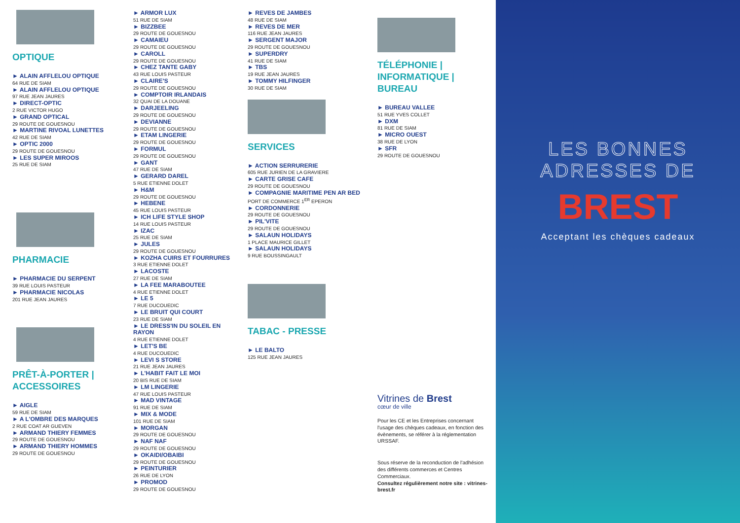OPTIQUE
► ALAIN AFFLELOU OPTIQUE
64 RUE DE SIAM
► ALAIN AFFLELOU OPTIQUE
97 RUE JEAN JAURES
► DIRECT-OPTIC
2 RUE VICTOR HUGO
► GRAND OPTICAL
29 ROUTE DE GOUESNOU
► MARTINE RIVOAL LUNETTES
42 RUE DE SIAM
► OPTIC 2000
29 ROUTE DE GOUESNOU
► LES SUPER MIROOS
25 RUE DE SIAM
PHARMACIE
► PHARMACIE DU SERPENT
39 RUE LOUIS PASTEUR
► PHARMACIE NICOLAS
201 RUE JEAN JAURES
PRÊT-À-PORTER | ACCESSOIRES
► AIGLE
59 RUE DE SIAM
► A L'OMBRE DES MARQUES
2 RUE COAT AR GUEVEN
► ARMAND THIERY FEMMES
29 ROUTE DE GOUESNOU
► ARMAND THIERY HOMMES
29 ROUTE DE GOUESNOU
► ARMOR LUX
51 RUE DE SIAM
► BIZZBEE
29 ROUTE DE GOUESNOU
► CAMAIEU
29 ROUTE DE GOUESNOU
► CAROLL
29 ROUTE DE GOUESNOU
► CHEZ TANTE GABY
43 RUE LOUIS PASTEUR
► CLAIRE'S
29 ROUTE DE GOUESNOU
► COMPTOIR IRLANDAIS
32 QUAI DE LA DOUANE
► DARJEELING
29 ROUTE DE GOUESNOU
► DEVIANNE
29 ROUTE DE GOUESNOU
► ETAM LINGERIE
29 ROUTE DE GOUESNOU
► FORMUL
29 ROUTE DE GOUESNOU
► GANT
47 RUE DE SIAM
► GERARD DAREL
5 RUE ETIENNE DOLET
► H&M
29 ROUTE DE GOUESNOU
► HEBENE
45 RUE LOUIS PASTEUR
► ICH LIFE STYLE SHOP
14 RUE LOUIS PASTEUR
► IZAC
25 RUE DE SIAM
► JULES
29 ROUTE DE GOUESNOU
► KOZHA CUIRS ET FOURRURES
3 RUE ETIENNE DOLET
► LACOSTE
27 RUE DE SIAM
► LA FEE MARABOUTEE
4 RUE ETIENNE DOLET
► LE 5
7 RUE DUCOUEDIC
► LE BRUIT QUI COURT
23 RUE DE SIAM
► LE DRESS'IN DU SOLEIL EN RAYON
4 RUE ETIENNE DOLET
► LET'S BE
4 RUE DUCOUEDIC
► LEVI S STORE
21 RUE JEAN JAURES
► L'HABIT FAIT LE MOI
20 BIS RUE DE SIAM
► LM LINGERIE
47 RUE LOUIS PASTEUR
► MAD VINTAGE
91 RUE DE SIAM
► MIX & MODE
101 RUE DE SIAM
► MORGAN
29 ROUTE DE GOUESNOU
► NAF NAF
29 ROUTE DE GOUESNOU
► OKAIDI/OBAIBI
29 ROUTE DE GOUESNOU
► PEINTURIER
26 RUE DE LYON
► PROMOD
29 ROUTE DE GOUESNOU
► REVES DE JAMBES
48 RUE DE SIAM
► REVES DE MER
116 RUE JEAN JAURES
► SERGENT MAJOR
29 ROUTE DE GOUESNOU
► SUPERDRY
41 RUE DE SIAM
► TBS
19 RUE JEAN JAURES
► TOMMY HILFINGER
30 RUE DE SIAM
SERVICES
► ACTION SERRURERIE
605 RUE JURIEN DE LA GRAVIERE
► CARTE GRISE CAFE
29 ROUTE DE GOUESNOU
► COMPAGNIE MARITIME PEN AR BED
PORT DE COMMERCE 1<sup>ER</sup> EPERON
► CORDONNERIE
29 ROUTE DE GOUESNOU
► PIL'VITE
29 ROUTE DE GOUESNOU
► SALAUN HOLIDAYS
1 PLACE MAURICE GILLET
► SALAUN HOLIDAYS
9 RUE BOUSSINGAULT
TABAC - PRESSE
► LE BALTO
125 RUE JEAN JAURES
TÉLÉPHONIE | INFORMATIQUE | BUREAU
► BUREAU VALLEE
51 RUE YVES COLLET
► DXM
81 RUE DE SIAM
► MICRO OUEST
38 RUE DE LYON
► SFR
29 ROUTE DE GOUESNOU
Vitrines de Brest
cœur de ville
Pour les CE et les Entreprises concernant l'usage des chèques cadeaux, en fonction des évènements, se référer à la réglementation URSSAF.
Sous réserve de la reconduction de l'adhésion des différents commerces et Centres Commerciaux.
Consultez régulièrement notre site : vitrines-brest.fr
LES BONNES
ADRESSES DE
BREST
Acceptant les chèques cadeaux